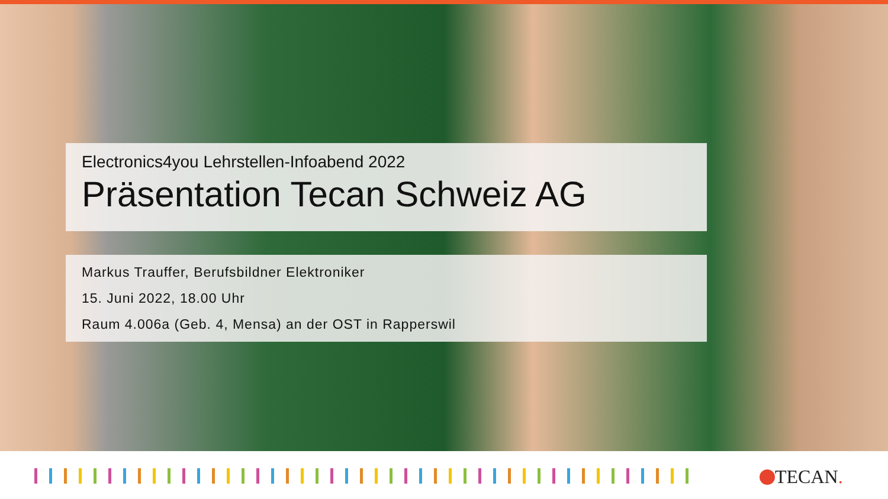Electronics4you Lehrstellen-Infoabend 2022
Präsentation Tecan Schweiz AG
Markus Trauffer, Berufsbildner Elektroniker
15. Juni 2022, 18.00 Uhr
Raum 4.006a (Geb. 4, Mensa) an der OST in Rapperswil
TECAN.